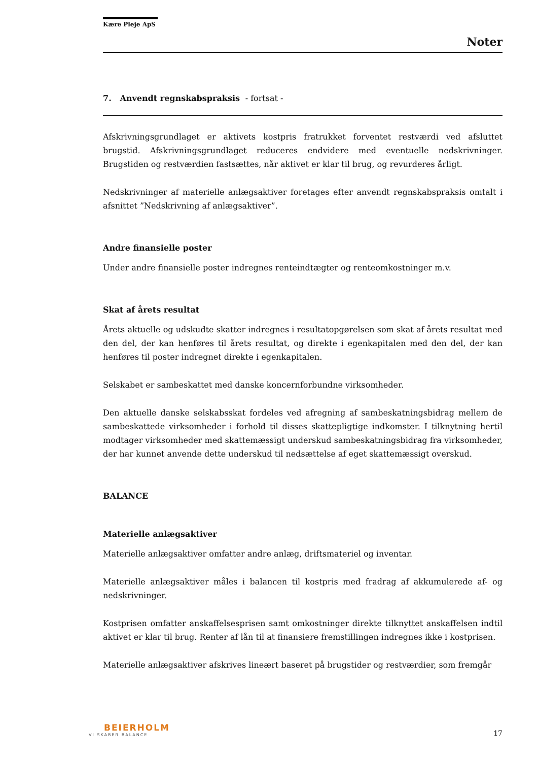Kære Pleje ApS
Noter
7. Anvendt regnskabspraksis - fortsat -
Afskrivningsgrundlaget er aktivets kostpris fratrukket forventet restværdi ved afsluttet brugstid. Afskrivningsgrundlaget reduceres endvidere med eventuelle nedskrivninger. Brugstiden og restværdien fastsættes, når aktivet er klar til brug, og revurderes årligt.
Nedskrivninger af materielle anlægsaktiver foretages efter anvendt regnskabspraksis omtalt i afsnittet ”Nedskrivning af anlægsaktiver”.
Andre finansielle poster
Under andre finansielle poster indregnes renteindtægter og renteomkostninger m.v.
Skat af årets resultat
Årets aktuelle og udskudte skatter indregnes i resultatopgørelsen som skat af årets resultat med den del, der kan henføres til årets resultat, og direkte i egenkapitalen med den del, der kan henføres til poster indregnet direkte i egenkapitalen.
Selskabet er sambeskattet med danske koncernforbundne virksomheder.
Den aktuelle danske selskabsskat fordeles ved afregning af sambeskatningsbidrag mellem de sambeskattede virksomheder i forhold til disses skattepligtige indkomster. I tilknytning hertil modtager virksomheder med skattemæssigt underskud sambeskatningsbidrag fra virksomheder, der har kunnet anvende dette underskud til nedsættelse af eget skattemæssigt overskud.
BALANCE
Materielle anlægsaktiver
Materielle anlægsaktiver omfatter andre anlæg, driftsmateriel og inventar.
Materielle anlægsaktiver måles i balancen til kostpris med fradrag af akkumulerede af- og nedskrivninger.
Kostprisen omfatter anskaffelsesprisen samt omkostninger direkte tilknyttet anskaffelsen indtil aktivet er klar til brug. Renter af lån til at finansiere fremstillingen indregnes ikke i kostprisen.
Materielle anlægsaktiver afskrives lineært baseret på brugstider og restværdier, som fremgår
BEIERHOLM
VI SKABER BALANCE
17